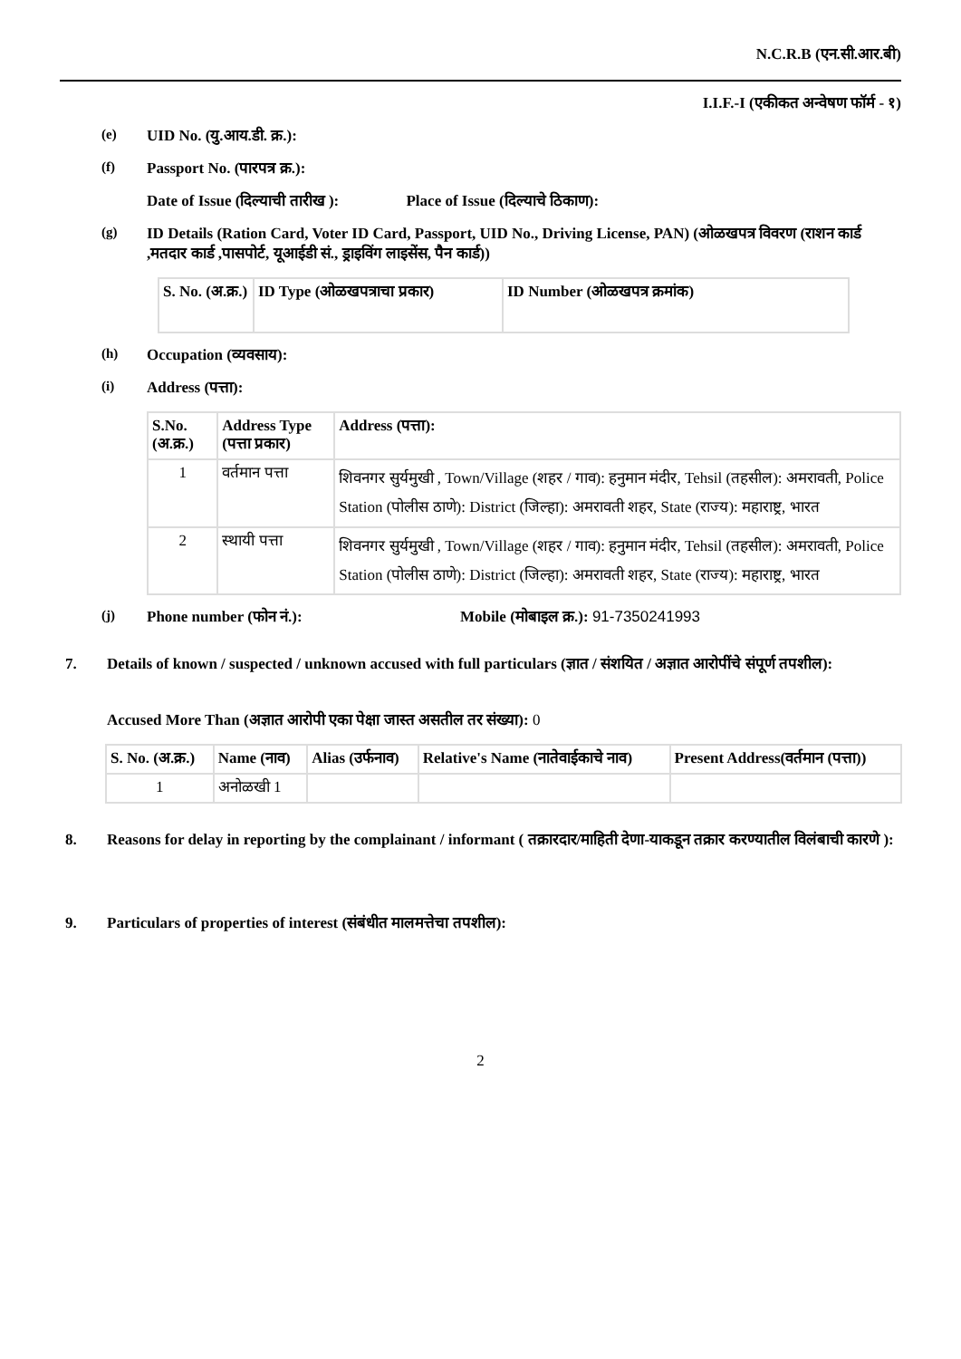N.C.R.B (एन.सी.आर.बी)
I.I.F.-I (एकीकत अन्वेषण फॉर्म - १)
(e) UID No. (यु.आय.डी. क्र.):
(f) Passport No. (पारपत्र क्र.):
Date of Issue (दिल्याची तारीख ): Place of Issue (दिल्याचे ठिकाण):
(g) ID Details (Ration Card, Voter ID Card, Passport, UID No., Driving License, PAN) (ओळखपत्र विवरण (राशन कार्ड ,मतदार कार्ड ,पासपोर्ट, यूआईडी सं., ड्राइविंग लाइसेंस, पैन कार्ड))
| S. No. (अ.क्र.) | ID Type (ओळखपत्राचा प्रकार) | ID Number (ओळखपत्र क्रमांक) |
| --- | --- | --- |
(h) Occupation (व्यवसाय):
(i) Address (पत्ता):
| S.No. (अ.क्र.) | Address Type (पत्ता प्रकार) | Address (पत्ता): |
| --- | --- | --- |
| 1 | वर्तमान पत्ता | शिवनगर सुर्यमुखी , Town/Village (शहर / गाव): हनुमान मंदीर, Tehsil (तहसील): अमरावती, Police Station (पोलीस ठाणे): District (जिल्हा): अमरावती शहर, State (राज्य): महाराष्ट्र, भारत |
| 2 | स्थायी पत्ता | शिवनगर सुर्यमुखी , Town/Village (शहर / गाव): हनुमान मंदीर, Tehsil (तहसील): अमरावती, Police Station (पोलीस ठाणे): District (जिल्हा): अमरावती शहर, State (राज्य): महाराष्ट्र, भारत |
(j) Phone number (फोन नं.): Mobile (मोबाइल क्र.): 91-7350241993
7. Details of known / suspected / unknown accused with full particulars (ज्ञात / संशयित / अज्ञात आरोपींचे संपूर्ण तपशील):
Accused More Than (अज्ञात आरोपी एका पेक्षा जास्त असतील तर संख्या): 0
| S. No. (अ.क्र.) | Name (नाव) | Alias (उर्फनाव) | Relative's Name (नातेवाईकाचे नाव) | Present Address(वर्तमान (पत्ता)) |
| --- | --- | --- | --- | --- |
| 1 | अनोळखी 1 | | | |
8. Reasons for delay in reporting by the complainant / informant ( तक्रारदार/माहिती देणा-याकडून तक्रार करण्यातील विलंबाची कारणे ):
9. Particulars of properties of interest (संबंधीत मालमत्तेचा तपशील):
2